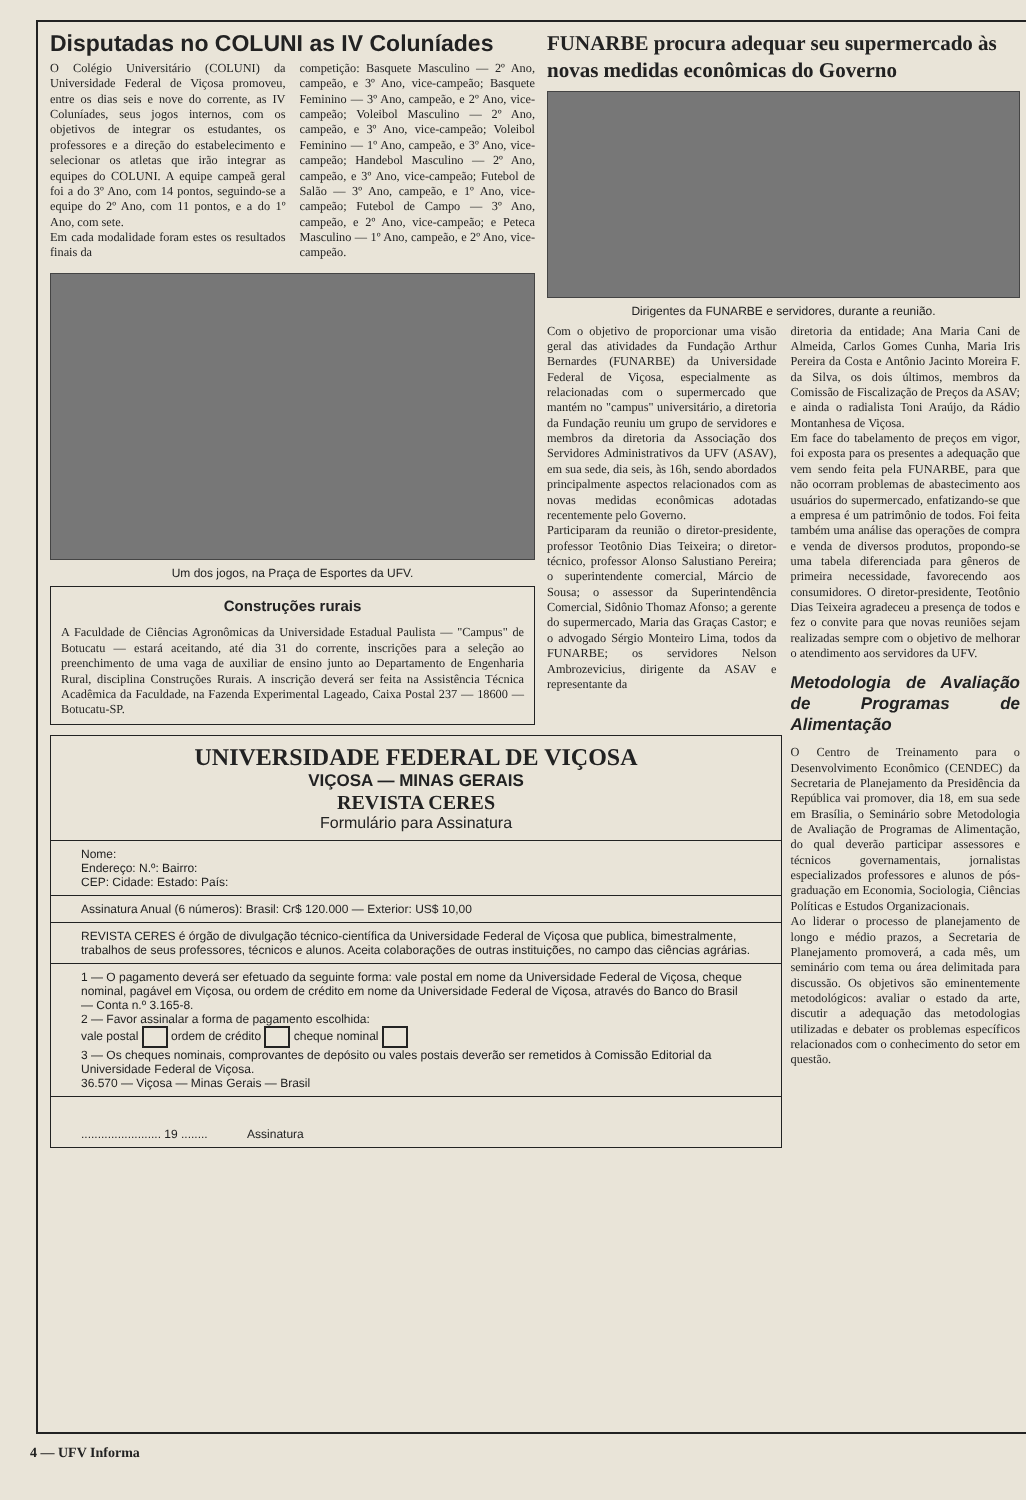Disputadas no COLUNI as IV Coluníades
O Colégio Universitário (COLUNI) da Universidade Federal de Viçosa promoveu, entre os dias seis e nove do corrente, as IV Coluníades, seus jogos internos, com os objetivos de integrar os estudantes, os professores e a direção do estabelecimento e selecionar os atletas que irão integrar as equipes do COLUNI. A equipe campeã geral foi a do 3º Ano, com 14 pontos, seguindo-se a equipe do 2º Ano, com 11 pontos, e a do 1º Ano, com sete.
Em cada modalidade foram estes os resultados finais da
competição: Basquete Masculino — 2º Ano, campeão, e 3º Ano, vice-campeão; Basquete Feminino — 3º Ano, campeão, e 2º Ano, vice-campeão; Voleibol Masculino — 2º Ano, campeão, e 3º Ano, vice-campeão; Voleibol Feminino — 1º Ano, campeão, e 3º Ano, vice-campeão; Handebol Masculino — 2º Ano, campeão, e 3º Ano, vice-campeão; Futebol de Salão — 3º Ano, campeão, e 1º Ano, vice-campeão; Futebol de Campo — 3º Ano, campeão, e 2º Ano, vice-campeão; e Peteca Masculino — 1º Ano, campeão, e 2º Ano, vice-campeão.
Um dos jogos, na Praça de Esportes da UFV.
Construções rurais
A Faculdade de Ciências Agronômicas da Universidade Estadual Paulista — "Campus" de Botucatu — estará aceitando, até dia 31 do corrente, inscrições para a seleção ao preenchimento de uma vaga de auxiliar de ensino junto ao Departamento de Engenharia Rural, disciplina Construções Rurais. A inscrição deverá ser feita na Assistência Técnica Acadêmica da Faculdade, na Fazenda Experimental Lageado, Caixa Postal 237 — 18600 — Botucatu-SP.
UNIVERSIDADE FEDERAL DE VIÇOSA
VIÇOSA — MINAS GERAIS
REVISTA CERES
Formulário para Assinatura
Nome:
Endereço: N.º: Bairro:
CEP: Cidade: Estado: País:
Assinatura Anual (6 números): Brasil: Cr$ 120.000 — Exterior: US$ 10,00
REVISTA CERES é órgão de divulgação técnico-científica da Universidade Federal de Viçosa que publica, bimestralmente, trabalhos de seus professores, técnicos e alunos. Aceita colaborações de outras instituições, no campo das ciências agrárias.
1 — O pagamento deverá ser efetuado da seguinte forma: vale postal em nome da Universidade Federal de Viçosa, cheque nominal, pagável em Viçosa, ou ordem de crédito em nome da Universidade Federal de Viçosa, através do Banco do Brasil — Conta n.º 3.165-8.
2 — Favor assinalar a forma de pagamento escolhida:
vale postal ordem de crédito cheque nominal
3 — Os cheques nominais, comprovantes de depósito ou vales postais deverão ser remetidos à Comissão Editorial da Universidade Federal de Viçosa.
36.570 — Viçosa — Minas Gerais — Brasil
........................ 19 ........ Assinatura
FUNARBE procura adequar seu supermercado às novas medidas econômicas do Governo
Dirigentes da FUNARBE e servidores, durante a reunião.
Com o objetivo de proporcionar uma visão geral das atividades da Fundação Arthur Bernardes (FUNARBE) da Universidade Federal de Viçosa, especialmente as relacionadas com o supermercado que mantém no "campus" universitário, a diretoria da Fundação reuniu um grupo de servidores e membros da diretoria da Associação dos Servidores Administrativos da UFV (ASAV), em sua sede, dia seis, às 16h, sendo abordados principalmente aspectos relacionados com as novas medidas econômicas adotadas recentemente pelo Governo.
Participaram da reunião o diretor-presidente, professor Teotônio Dias Teixeira; o diretor-técnico, professor Alonso Salustiano Pereira; o superintendente comercial, Márcio de Sousa; o assessor da Superintendência Comercial, Sidônio Thomaz Afonso; a gerente do supermercado, Maria das Graças Castor; e o advogado Sérgio Monteiro Lima, todos da FUNARBE; os servidores Nelson Ambrozevicius, dirigente da ASAV e representante da
diretoria da entidade; Ana Maria Cani de Almeida, Carlos Gomes Cunha, Maria Iris Pereira da Costa e Antônio Jacinto Moreira F. da Silva, os dois últimos, membros da Comissão de Fiscalização de Preços da ASAV; e ainda o radialista Toni Araújo, da Rádio Montanhesa de Viçosa.
Em face do tabelamento de preços em vigor, foi exposta para os presentes a adequação que vem sendo feita pela FUNARBE, para que não ocorram problemas de abastecimento aos usuários do supermercado, enfatizando-se que a empresa é um patrimônio de todos. Foi feita também uma análise das operações de compra e venda de diversos produtos, propondo-se uma tabela diferenciada para gêneros de primeira necessidade, favorecendo aos consumidores. O diretor-presidente, Teotônio Dias Teixeira agradeceu a presença de todos e fez o convite para que novas reuniões sejam realizadas sempre com o objetivo de melhorar o atendimento aos servidores da UFV.
Metodologia de Avaliação de Programas de Alimentação
O Centro de Treinamento para o Desenvolvimento Econômico (CENDEC) da Secretaria de Planejamento da Presidência da República vai promover, dia 18, em sua sede em Brasília, o Seminário sobre Metodologia de Avaliação de Programas de Alimentação, do qual deverão participar assessores e técnicos governamentais, jornalistas especializados professores e alunos de pós-graduação em Economia, Sociologia, Ciências Políticas e Estudos Organizacionais.
Ao liderar o processo de planejamento de longo e médio prazos, a Secretaria de Planejamento promoverá, a cada mês, um seminário com tema ou área delimitada para discussão. Os objetivos são eminentemente metodológicos: avaliar o estado da arte, discutir a adequação das metodologias utilizadas e debater os problemas específicos relacionados com o conhecimento do setor em questão.
4 — UFV Informa